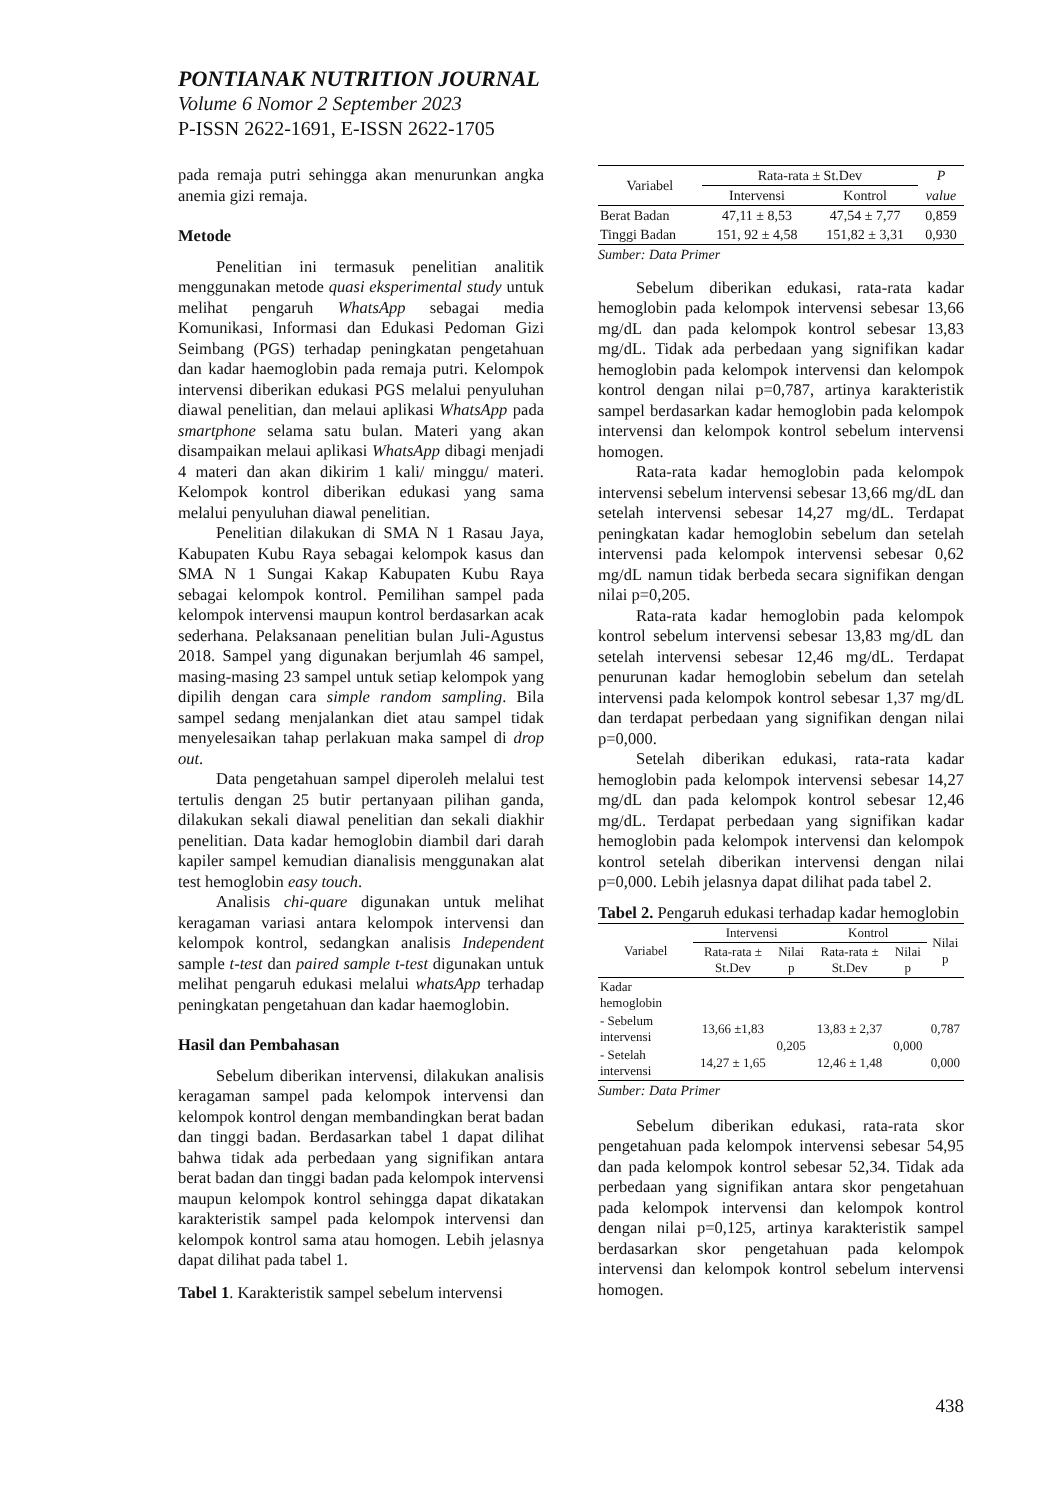PONTIANAK NUTRITION JOURNAL
Volume 6 Nomor 2 September 2023
P-ISSN 2622-1691, E-ISSN 2622-1705
pada remaja putri sehingga akan menurunkan angka anemia gizi remaja.
Metode
Penelitian ini termasuk penelitian analitik menggunakan metode quasi eksperimental study untuk melihat pengaruh WhatsApp sebagai media Komunikasi, Informasi dan Edukasi Pedoman Gizi Seimbang (PGS) terhadap peningkatan pengetahuan dan kadar haemoglobin pada remaja putri. Kelompok intervensi diberikan edukasi PGS melalui penyuluhan diawal penelitian, dan melaui aplikasi WhatsApp pada smartphone selama satu bulan. Materi yang akan disampaikan melaui aplikasi WhatsApp dibagi menjadi 4 materi dan akan dikirim 1 kali/ minggu/ materi. Kelompok kontrol diberikan edukasi yang sama melalui penyuluhan diawal penelitian.
Penelitian dilakukan di SMA N 1 Rasau Jaya, Kabupaten Kubu Raya sebagai kelompok kasus dan SMA N 1 Sungai Kakap Kabupaten Kubu Raya sebagai kelompok kontrol. Pemilihan sampel pada kelompok intervensi maupun kontrol berdasarkan acak sederhana. Pelaksanaan penelitian bulan Juli-Agustus 2018. Sampel yang digunakan berjumlah 46 sampel, masing-masing 23 sampel untuk setiap kelompok yang dipilih dengan cara simple random sampling. Bila sampel sedang menjalankan diet atau sampel tidak menyelesaikan tahap perlakuan maka sampel di drop out.
Data pengetahuan sampel diperoleh melalui test tertulis dengan 25 butir pertanyaan pilihan ganda, dilakukan sekali diawal penelitian dan sekali diakhir penelitian. Data kadar hemoglobin diambil dari darah kapiler sampel kemudian dianalisis menggunakan alat test hemoglobin easy touch.
Analisis chi-quare digunakan untuk melihat keragaman variasi antara kelompok intervensi dan kelompok kontrol, sedangkan analisis Independent sample t-test dan paired sample t-test digunakan untuk melihat pengaruh edukasi melalui whatsApp terhadap peningkatan pengetahuan dan kadar haemoglobin.
Hasil dan Pembahasan
Sebelum diberikan intervensi, dilakukan analisis keragaman sampel pada kelompok intervensi dan kelompok kontrol dengan membandingkan berat badan dan tinggi badan. Berdasarkan tabel 1 dapat dilihat bahwa tidak ada perbedaan yang signifikan antara berat badan dan tinggi badan pada kelompok intervensi maupun kelompok kontrol sehingga dapat dikatakan karakteristik sampel pada kelompok intervensi dan kelompok kontrol sama atau homogen. Lebih jelasnya dapat dilihat pada tabel 1.
Tabel 1. Karakteristik sampel sebelum intervensi
| Variabel | Rata-rata ± St.Dev | | P |
| --- | --- | --- | --- |
| | Intervensi | Kontrol | value |
| Berat Badan | 47,11 ± 8,53 | 47,54 ± 7,77 | 0,859 |
| Tinggi Badan | 151, 92 ± 4,58 | 151,82 ± 3,31 | 0,930 |
Sumber: Data Primer
Sebelum diberikan edukasi, rata-rata kadar hemoglobin pada kelompok intervensi sebesar 13,66 mg/dL dan pada kelompok kontrol sebesar 13,83 mg/dL. Tidak ada perbedaan yang signifikan kadar hemoglobin pada kelompok intervensi dan kelompok kontrol dengan nilai p=0,787, artinya karakteristik sampel berdasarkan kadar hemoglobin pada kelompok intervensi dan kelompok kontrol sebelum intervensi homogen.
Rata-rata kadar hemoglobin pada kelompok intervensi sebelum intervensi sebesar 13,66 mg/dL dan setelah intervensi sebesar 14,27 mg/dL. Terdapat peningkatan kadar hemoglobin sebelum dan setelah intervensi pada kelompok intervensi sebesar 0,62 mg/dL namun tidak berbeda secara signifikan dengan nilai p=0,205.
Rata-rata kadar hemoglobin pada kelompok kontrol sebelum intervensi sebesar 13,83 mg/dL dan setelah intervensi sebesar 12,46 mg/dL. Terdapat penurunan kadar hemoglobin sebelum dan setelah intervensi pada kelompok kontrol sebesar 1,37 mg/dL dan terdapat perbedaan yang signifikan dengan nilai p=0,000.
Setelah diberikan edukasi, rata-rata kadar hemoglobin pada kelompok intervensi sebesar 14,27 mg/dL dan pada kelompok kontrol sebesar 12,46 mg/dL. Terdapat perbedaan yang signifikan kadar hemoglobin pada kelompok intervensi dan kelompok kontrol setelah diberikan intervensi dengan nilai p=0,000. Lebih jelasnya dapat dilihat pada tabel 2.
Tabel 2. Pengaruh edukasi terhadap kadar hemoglobin
| Variabel | Intervensi | | Kontrol | | Nilai p |
| --- | --- | --- | --- | --- | --- |
| | Rata-rata ± St.Dev | Nilai p | Rata-rata ± St.Dev | Nilai p | |
| Kadar hemoglobin | | | | | |
| - Sebelum intervensi | 13,66 ±1,83 | 0,205 | 13,83 ± 2,37 | 0,000 | 0,787 |
| - Setelah intervensi | 14,27 ± 1,65 | | 12,46 ± 1,48 | | 0,000 |
Sumber: Data Primer
Sebelum diberikan edukasi, rata-rata skor pengetahuan pada kelompok intervensi sebesar 54,95 dan pada kelompok kontrol sebesar 52,34. Tidak ada perbedaan yang signifikan antara skor pengetahuan pada kelompok intervensi dan kelompok kontrol dengan nilai p=0,125, artinya karakteristik sampel berdasarkan skor pengetahuan pada kelompok intervensi dan kelompok kontrol sebelum intervensi homogen.
438